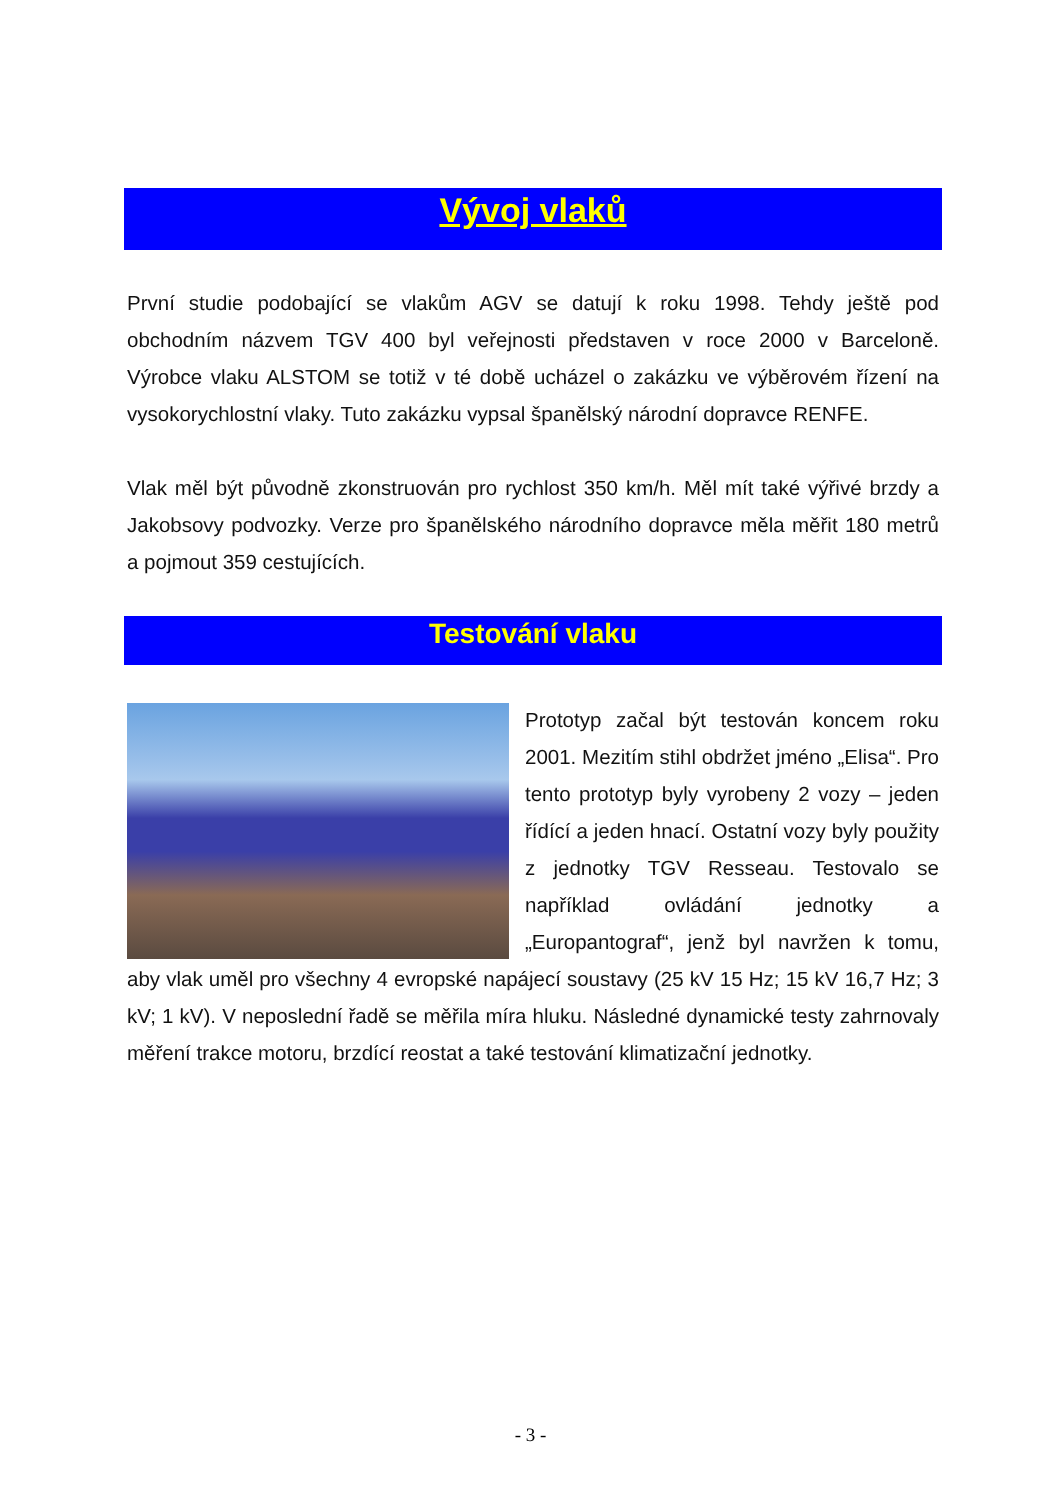Vývoj vlaků
První studie podobající se vlakům AGV se datují k roku 1998. Tehdy ještě pod obchodním názvem TGV 400 byl veřejnosti představen v roce 2000 v Barceloně. Výrobce vlaku ALSTOM se totiž v té době ucházel o zakázku ve výběrovém řízení na vysokorychlostní vlaky. Tuto zakázku vypsal španělský národní dopravce RENFE.
Vlak měl být původně zkonstruován pro rychlost 350 km/h. Měl mít také výřivé brzdy a Jakobsovy podvozky. Verze pro španělského národního dopravce měla měřit 180 metrů a pojmout 359 cestujících.
Testování vlaku
Prototyp začal být testován koncem roku 2001. Mezitím stihl obdržet jméno „Elisa“. Pro tento prototyp byly vyrobeny 2 vozy – jeden řídící a jeden hnací. Ostatní vozy byly použity z jednotky TGV Resseau. Testovalo se například ovládání jednotky a „Europantograf“, jenž byl navržen k tomu, aby vlak uměl pro všechny 4 evropské napájecí soustavy (25 kV 15 Hz; 15 kV 16,7 Hz; 3 kV; 1 kV). V neposlední řadě se měřila míra hluku. Následné dynamické testy zahrnovaly měření trakce motoru, brzdící reostat a také testování klimatizační jednotky.
- 3 -